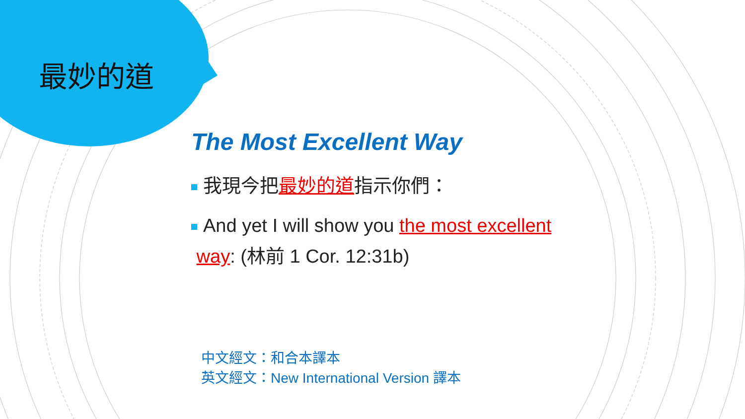最妙的道
The Most Excellent Way
我現今把最妙的道指示你們：
And yet I will show you the most excellent
way: (林前 1 Cor. 12:31b)
中文經文：和合本譯本
英文經文：New International Version 譯本